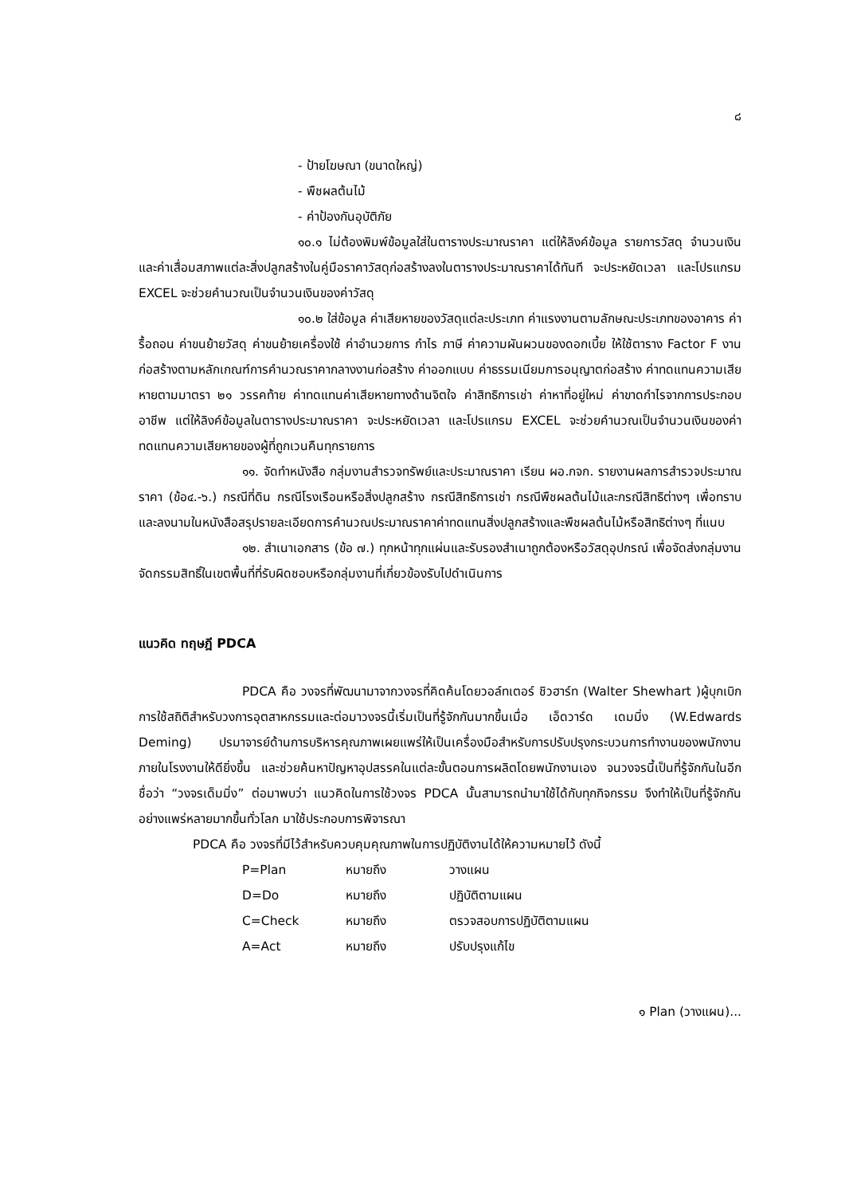๘
- ป้ายโฆษณา (ขนาดใหญ่)
- พืชผลต้นไม้
- ค่าป้องกันอุบัติภัย
๑๐.๑ ไม่ต้องพิมพ์ข้อมูลใส่ในตารางประมาณราคา แต่ให้ลิงค์ข้อมูล รายการวัสดุ จำนวนเงิน และค่าเสื่อมสภาพแต่ละสิ่งปลูกสร้างในคู่มือราคาวัสดุก่อสร้างลงในตารางประมาณราคาได้ทันที จะประหยัดเวลา และโปรแกรม EXCEL จะช่วยคำนวณเป็นจำนวนเงินของค่าวัสดุ
๑๐.๒ ใส่ข้อมูล ค่าเสียหายของวัสดุแต่ละประเภท ค่าแรงงานตามลักษณะประเภทของอาคาร ค่ารื้อถอน ค่าขนย้ายวัสดุ ค่าขนย้ายเครื่องใช้ ค่าอำนวยการ กำไร ภาษี ค่าความผันผวนของดอกเบี้ย ให้ใช้ตาราง Factor F งานก่อสร้างตามหลักเกณฑ์การคำนวณราคากลางงานก่อสร้าง ค่าออกแบบ ค่าธรรมเนียมการอนุญาตก่อสร้าง ค่าทดแทนความเสียหายตามมาตรา ๒๑ วรรคท้าย ค่าทดแทนค่าเสียหายทางด้านจิตใจ ค่าสิทธิการเช่า ค่าหาที่อยู่ใหม่ ค่าขาดกำไรจากการประกอบอาชีพ แต่ให้ลิงค์ข้อมูลในตารางประมาณราคา จะประหยัดเวลา และโปรแกรม EXCEL จะช่วยคำนวณเป็นจำนวนเงินของค่าทดแทนความเสียหายของผู้ที่ถูกเวนคืนทุกรายการ
๑๑. จัดทำหนังสือ กลุ่มงานสำรวจทรัพย์และประมาณราคา เรียน ผอ.กจก. รายงานผลการสำรวจประมาณราคา (ข้อ๔.-๖.) กรณีที่ดิน กรณีโรงเรือนหรือสิ่งปลูกสร้าง กรณีสิทธิการเช่า กรณีพืชผลต้นไม้และกรณีสิทธิต่างๆ เพื่อทราบและลงนามในหนังสือสรุปรายละเอียดการคำนวณประมาณราคาค่าทดแทนสิ่งปลูกสร้างและพืชผลต้นไม้หรือสิทธิต่างๆ ที่แนบ
๑๒. สำเนาเอกสาร (ข้อ ๗.) ทุกหน้าทุกแผ่นและรับรองสำเนาถูกต้องหรือวัสดุอุปกรณ์ เพื่อจัดส่งกลุ่มงานจัดกรรมสิทธิ์ในเขตพื้นที่ที่รับผิดชอบหรือกลุ่มงานที่เกี่ยวข้องรับไปดำเนินการ
แนวคิด ทฤษฎี PDCA
PDCA คือ วงจรที่พัฒนามาจากวงจรที่คิดค้นโดยวอล์ทเตอร์ ชิวฮาร์ท (Walter Shewhart )ผู้บุกเบิกการใช้สถิติสำหรับวงการอุตสาหกรรมและต่อมาวงจรนี้เริ่มเป็นที่รู้จักกันมากขึ้นเมื่อ เอ็ดวาร์ด เดมมิ่ง (W.Edwards Deming) ปรมาจารย์ด้านการบริหารคุณภาพเผยแพร่ให้เป็นเครื่องมือสำหรับการปรับปรุงกระบวนการทำงานของพนักงานภายในโรงงานให้ดียิ่งขึ้น และช่วยค้นหาปัญหาอุปสรรคในแต่ละขั้นตอนการผลิตโดยพนักงานเอง จนวงจรนี้เป็นที่รู้จักกันในอีกชื่อว่า “วงจรเด็มมิ่ง” ต่อมาพบว่า แนวคิดในการใช้วงจร PDCA นั้นสามารถนำมาใช้ได้กับทุกกิจกรรม จึงทำให้เป็นที่รู้จักกันอย่างแพร่หลายมากขึ้นทั่วโลก มาใช้ประกอบการพิจารณา
PDCA คือ วงจรที่มีไว้สำหรับควบคุมคุณภาพในการปฏิบัติงานได้ให้ความหมายไว้ ดังนี้
| P=Plan | หมายถึง | วางแผน |
| D=Do | หมายถึง | ปฏิบัติตามแผน |
| C=Check | หมายถึง | ตรวจสอบการปฏิบัติตามแผน |
| A=Act | หมายถึง | ปรับปรุงแก้ไข |
๑ Plan (วางแผน)...